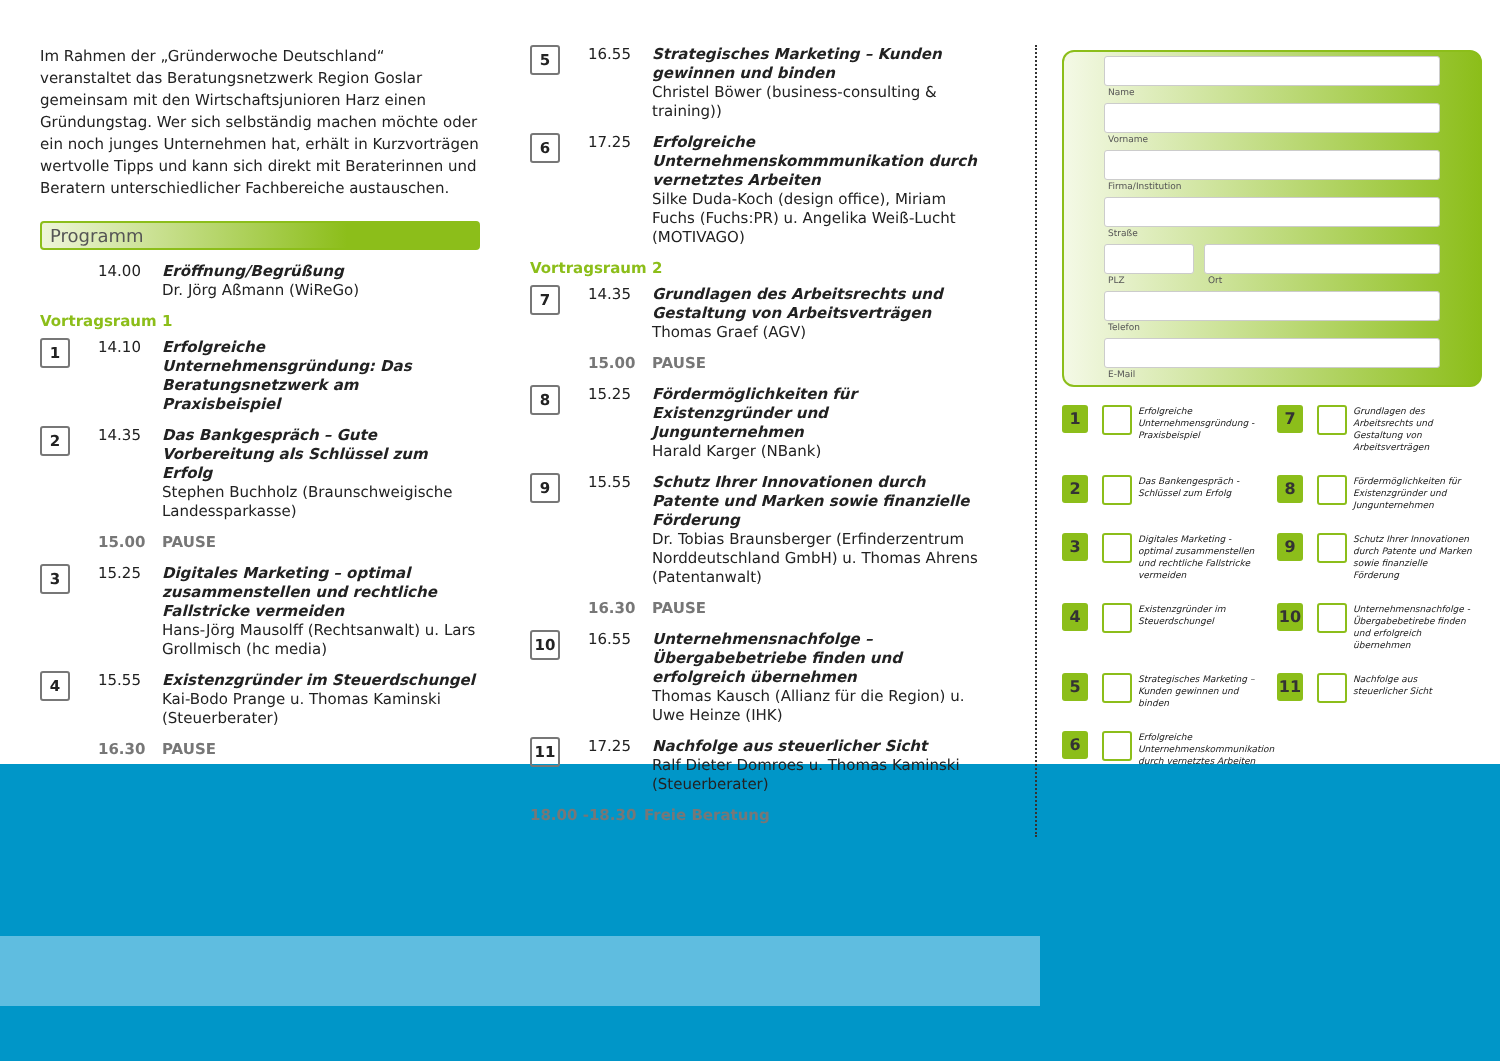Im Rahmen der „Gründerwoche Deutschland“ veranstaltet das Beratungsnetzwerk Region Goslar gemeinsam mit den Wirtschaftsjunioren Harz einen Gründungstag. Wer sich selbständig machen möchte oder ein noch junges Unternehmen hat, erhält in Kurzvorträgen wertvolle Tipps und kann sich direkt mit Beraterinnen und Beratern unterschiedlicher Fachbereiche austauschen.
Programm
14.00 Eröffnung/Begrüßung
Dr. Jörg Aßmann (WiReGo)
Vortragsraum 1
1
14.10 Erfolgreiche Unternehmensgründung: Das Beratungsnetzwerk am Praxisbeispiel
2
14.35 Das Bankgespräch – Gute Vorbereitung als Schlüssel zum Erfolg
Stephen Buchholz (Braunschweigische Landessparkasse)
15.00 PAUSE
3
15.25 Digitales Marketing – optimal zusammenstellen und rechtliche Fallstricke vermeiden
Hans-Jörg Mausolff (Rechtsanwalt) u. Lars Grollmisch (hc media)
4
15.55 Existenzgründer im Steuerdschungel
Kai-Bodo Prange u. Thomas Kaminski (Steuerberater)
16.30 PAUSE
5
16.55 Strategisches Marketing – Kunden gewinnen und binden
Christel Böwer (business-consulting & training))
6
17.25 Erfolgreiche Unternehmenskommmunikation durch vernetztes Arbeiten
Silke Duda-Koch (design office), Miriam Fuchs (Fuchs:PR) u. Angelika Weiß-Lucht (MOTIVAGO)
Vortragsraum 2
7
14.35 Grundlagen des Arbeitsrechts und Gestaltung von Arbeitsverträgen
Thomas Graef (AGV)
15.00 PAUSE
8
15.25 Fördermöglichkeiten für Existenzgründer und Jungunternehmen
Harald Karger (NBank)
9
15.55 Schutz Ihrer Innovationen durch Patente und Marken sowie finanzielle Förderung
Dr. Tobias Braunsberger (Erfinderzentrum Norddeutschland GmbH) u. Thomas Ahrens (Patentanwalt)
16.30 PAUSE
10
16.55 Unternehmensnachfolge – Übergabebetriebe finden und erfolgreich übernehmen
Thomas Kausch (Allianz für die Region) u. Uwe Heinze (IHK)
11
17.25 Nachfolge aus steuerlicher Sicht
Ralf Dieter Domroes u. Thomas Kaminski (Steuerberater)
18.00 -18.30 Freie Beratung
Name
Vorname
Firma/Institution
Straße
PLZ Ort
Telefon
E-Mail
1
Erfolgreiche Unternehmensgründung - Praxisbeispiel
7
Grundlagen des Arbeitsrechts und Gestaltung von Arbeitsverträgen
2
Das Bankengespräch - Schlüssel zum Erfolg
8
Fördermöglichkeiten für Existenzgründer und Jungunternehmen
3
Digitales Marketing - optimal zusammenstellen und rechtliche Fallstricke vermeiden
9
Schutz Ihrer Innovationen durch Patente und Marken sowie finanzielle Förderung
4
Existenzgründer im Steuerdschungel
10
Unternehmensnachfolge - Übergabebetirebe finden und erfolgreich übernehmen
5
Strategisches Marketing – Kunden gewinnen und binden
11
Nachfolge aus steuerlicher Sicht
6
Erfolgreiche Unternehmenskommunikation durch vernetztes Arbeiten